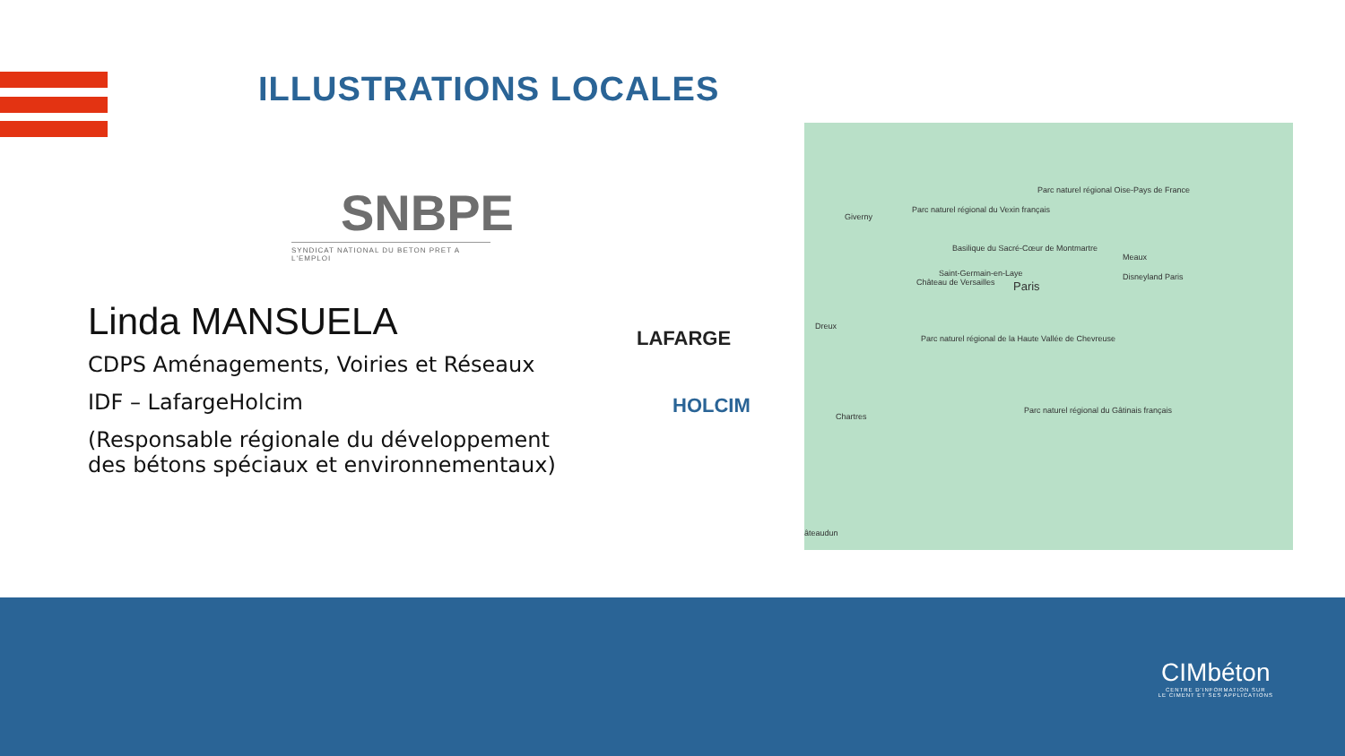ILLUSTRATIONS LOCALES
SNBPE
SYNDICAT NATIONAL DU BETON PRET A L'EMPLOI
Linda MANSUELA
CDPS Aménagements, Voiries et Réseaux
IDF – LafargeHolcim
(Responsable régionale du développement des bétons spéciaux et environnementaux)
LAFARGE
HOLCIM
Giverny
Parc naturel régional du Vexin français
Parc naturel régional Oise-Pays de France
Basilique du Sacré-Cœur de Montmartre
Meaux
Saint-Germain-en-Laye
Château de Versailles Paris
Disneyland Paris
Dreux
Parc naturel régional de la Haute Vallée de Chevreuse
Chartres
Parc naturel régional du Gâtinais français
âteaudun
CIMbéton
CENTRE D'INFORMATION SUR
LE CIMENT ET SES APPLICATIONS